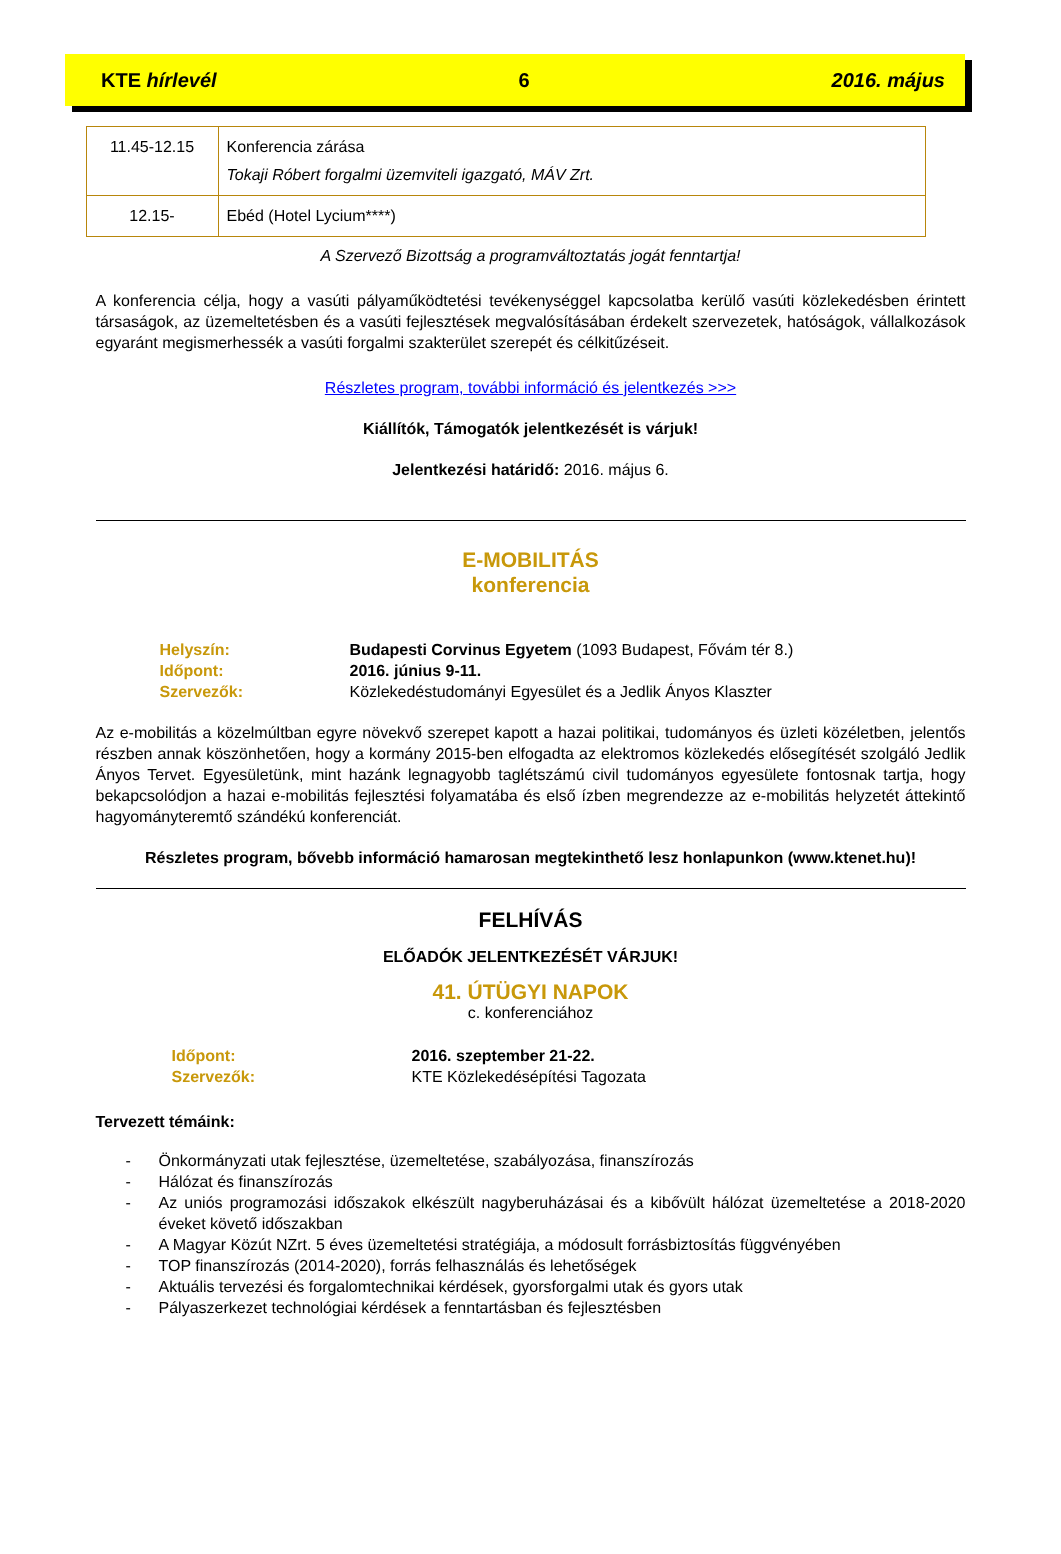KTE hírlevél 6 2016. május
| 11.45-12.15 | Konferencia zárása Tokaji Róbert forgalmi üzemviteli igazgató, MÁV Zrt. |
| 12.15- | Ebéd (Hotel Lycium****) |
A Szervező Bizottság a programváltoztatás jogát fenntartja!
A konferencia célja, hogy a vasúti pályaműködtetési tevékenységgel kapcsolatba kerülő vasúti közlekedésben érintett társaságok, az üzemeltetésben és a vasúti fejlesztések megvalósításában érdekelt szervezetek, hatóságok, vállalkozások egyaránt megismerhessék a vasúti forgalmi szakterület szerepét és célkitűzéseit.
Részletes program, további információ és jelentkezés >>>
Kiállítók, Támogatók jelentkezését is várjuk!
Jelentkezési határidő: 2016. május 6.
E-MOBILITÁS
konferencia
Helyszín: Budapesti Corvinus Egyetem (1093 Budapest, Fővám tér 8.)
Időpont: 2016. június 9-11.
Szervezők: Közlekedéstudományi Egyesület és a Jedlik Ányos Klaszter
Az e-mobilitás a közelmúltban egyre növekvő szerepet kapott a hazai politikai, tudományos és üzleti közéletben, jelentős részben annak köszönhetően, hogy a kormány 2015-ben elfogadta az elektromos közlekedés elősegítését szolgáló Jedlik Ányos Tervet. Egyesületünk, mint hazánk legnagyobb taglétszámú civil tudományos egyesülete fontosnak tartja, hogy bekapcsolódjon a hazai e-mobilitás fejlesztési folyamatába és első ízben megrendezze az e-mobilitás helyzetét áttekintő hagyományteremtő szándékú konferenciát.
Részletes program, bővebb információ hamarosan megtekinthető lesz honlapunkon (www.ktenet.hu)!
FELHÍVÁS
ELŐADÓK JELENTKEZÉSÉT VÁRJUK!
41. ÚTÜGYI NAPOK
c. konferenciához
Időpont: 2016. szeptember 21-22.
Szervezők: KTE Közlekedésépítési Tagozata
Tervezett témáink:
- Önkormányzati utak fejlesztése, üzemeltetése, szabályozása, finanszírozás
- Hálózat és finanszírozás
- Az uniós programozási időszakok elkészült nagyberuházásai és a kibővült hálózat üzemeltetése a 2018-2020 éveket követő időszakban
- A Magyar Közút NZrt. 5 éves üzemeltetési stratégiája, a módosult forrásbiztosítás függvényében
- TOP finanszírozás (2014-2020), forrás felhasználás és lehetőségek
- Aktuális tervezési és forgalomtechnikai kérdések, gyorsforgalmi utak és gyors utak
- Pályaszerkezet technológiai kérdések a fenntartásban és fejlesztésben